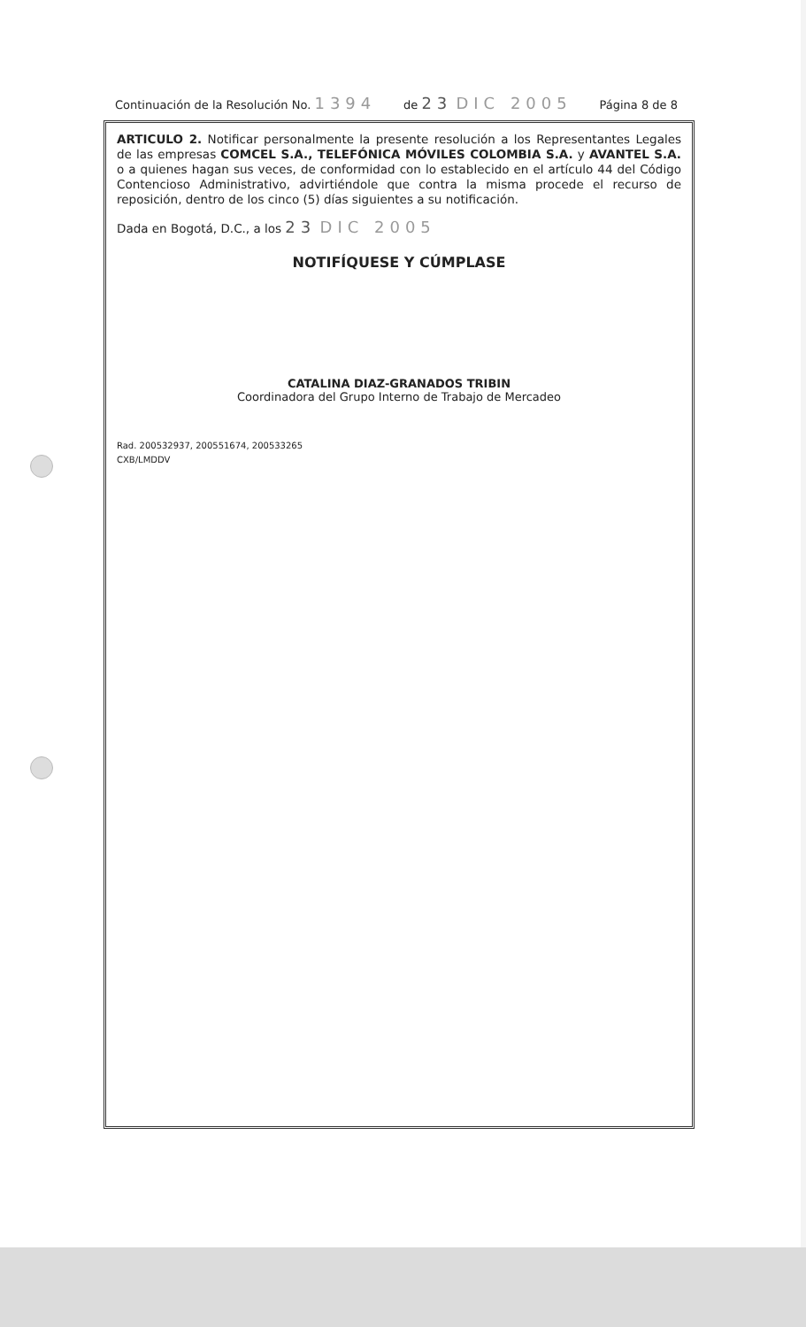Continuación de la Resolución No. 1394 de 23 DIC 2005 Página 8 de 8
ARTICULO 2. Notificar personalmente la presente resolución a los Representantes Legales de las empresas COMCEL S.A., TELEFÓNICA MÓVILES COLOMBIA S.A. y AVANTEL S.A. o a quienes hagan sus veces, de conformidad con lo establecido en el artículo 44 del Código Contencioso Administrativo, advirtiéndole que contra la misma procede el recurso de reposición, dentro de los cinco (5) días siguientes a su notificación.
Dada en Bogotá, D.C., a los 23 DIC 2005
NOTIFÍQUESE Y CÚMPLASE
CATALINA DIAZ-GRANADOS TRIBIN
Coordinadora del Grupo Interno de Trabajo de Mercadeo
Rad. 200532937, 200551674, 200533265
CXB/LMDDV